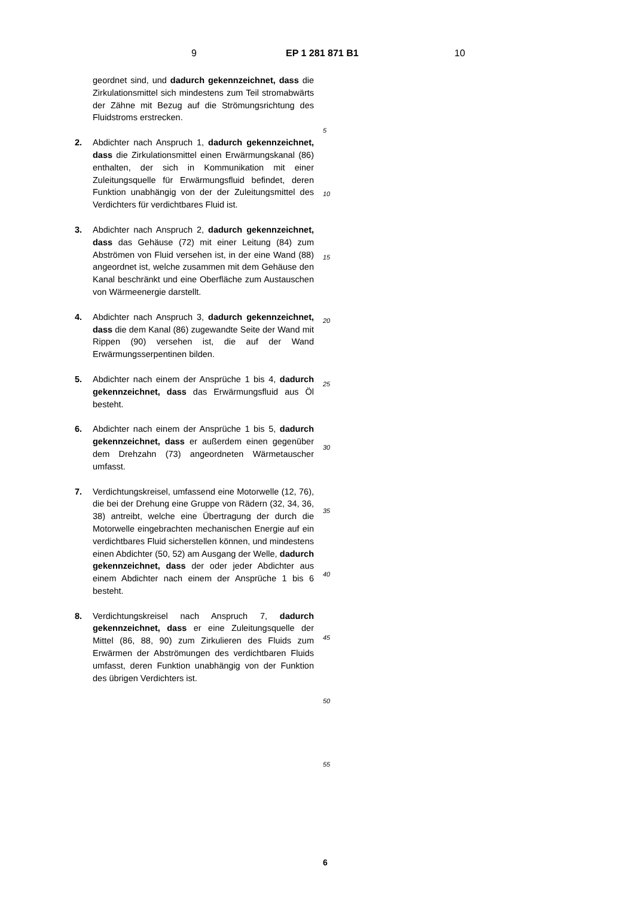9 EP 1 281 871 B1 10
geordnet sind, und dadurch gekennzeichnet, dass die Zirkulationsmittel sich mindestens zum Teil stromabwärts der Zähne mit Bezug auf die Strömungsrichtung des Fluidstroms erstrecken.
2. Abdichter nach Anspruch 1, dadurch gekennzeichnet, dass die Zirkulationsmittel einen Erwärmungskanal (86) enthalten, der sich in Kommunikation mit einer Zuleitungsquelle für Erwärmungsfluid befindet, deren Funktion unabhängig von der der Zuleitungsmittel des Verdichters für verdichtbares Fluid ist.
3. Abdichter nach Anspruch 2, dadurch gekennzeichnet, dass das Gehäuse (72) mit einer Leitung (84) zum Abströmen von Fluid versehen ist, in der eine Wand (88) angeordnet ist, welche zusammen mit dem Gehäuse den Kanal beschränkt und eine Oberfläche zum Austauschen von Wärmeenergie darstellt.
4. Abdichter nach Anspruch 3, dadurch gekennzeichnet, dass die dem Kanal (86) zugewandte Seite der Wand mit Rippen (90) versehen ist, die auf der Wand Erwärmungsserpentinen bilden.
5. Abdichter nach einem der Ansprüche 1 bis 4, dadurch gekennzeichnet, dass das Erwärmungsfluid aus Öl besteht.
6. Abdichter nach einem der Ansprüche 1 bis 5, dadurch gekennzeichnet, dass er außerdem einen gegenüber dem Drehzahn (73) angeordneten Wärmetauscher umfasst.
7. Verdichtungskreisel, umfassend eine Motorwelle (12, 76), die bei der Drehung eine Gruppe von Rädern (32, 34, 36, 38) antreibt, welche eine Übertragung der durch die Motorwelle eingebrachten mechanischen Energie auf ein verdichtbares Fluid sicherstellen können, und mindestens einen Abdichter (50, 52) am Ausgang der Welle, dadurch gekennzeichnet, dass der oder jeder Abdichter aus einem Abdichter nach einem der Ansprüche 1 bis 6 besteht.
8. Verdichtungskreisel nach Anspruch 7, dadurch gekennzeichnet, dass er eine Zuleitungsquelle der Mittel (86, 88, 90) zum Zirkulieren des Fluids zum Erwärmen der Abströmungen des verdichtbaren Fluids umfasst, deren Funktion unabhängig von der Funktion des übrigen Verdichters ist.
5
10
15
20
25
30
35
40
45
50
55
6